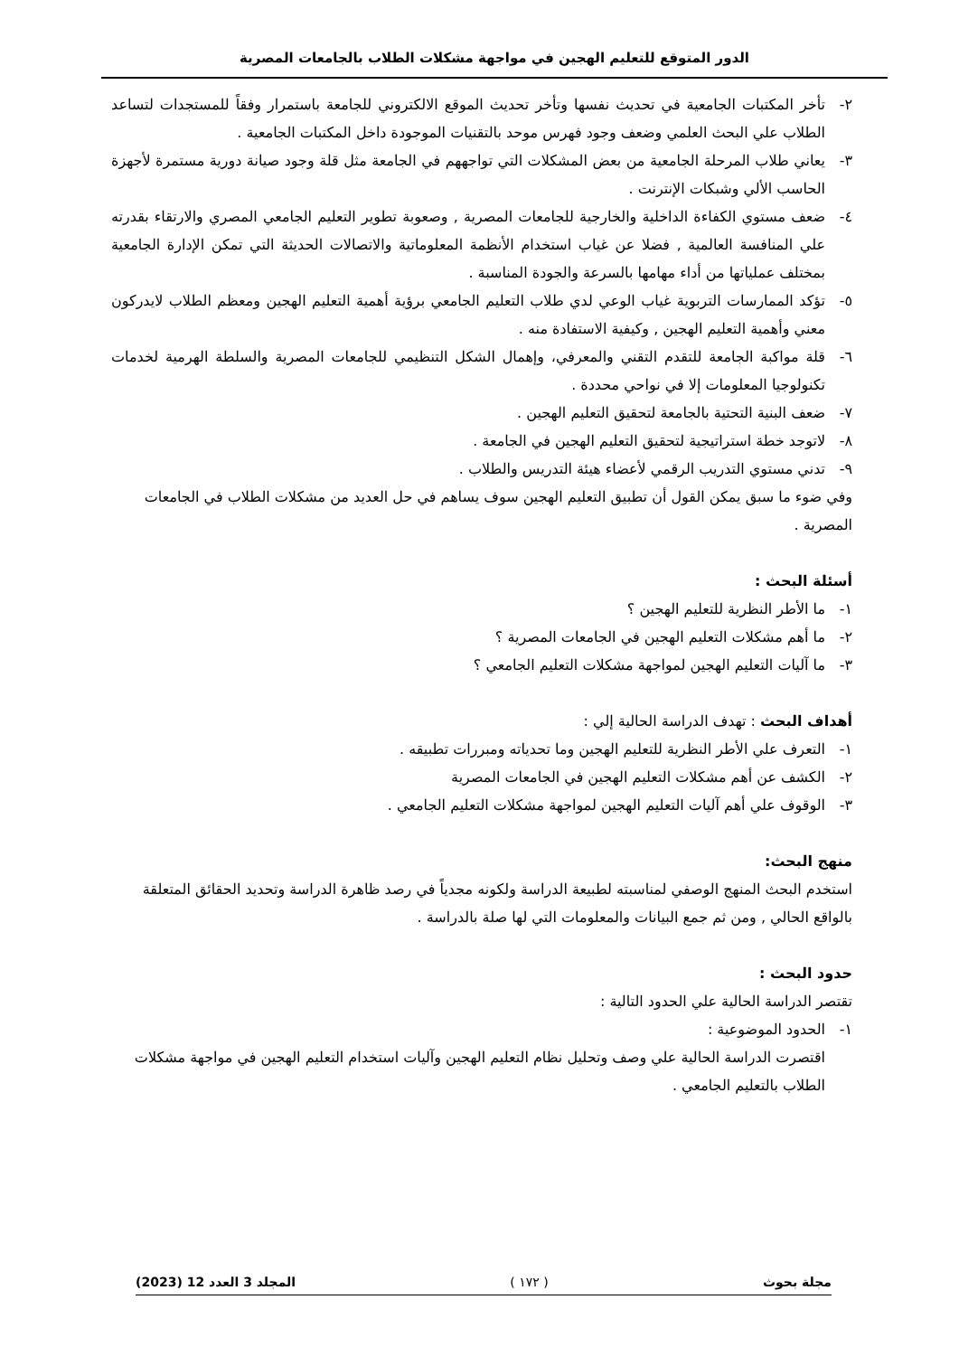الدور المتوقع للتعليم الهجين في مواجهة مشكلات الطلاب بالجامعات المصرية
٢- تأخر المكتبات الجامعية في تحديث نفسها وتأخر تحديث الموقع الالكتروني للجامعة باستمرار وفقاً للمستجدات لتساعد الطلاب علي البحث العلمي وضعف وجود فهرس موحد بالتقنيات الموجودة داخل المكتبات الجامعية .
٣- يعاني طلاب المرحلة الجامعية من بعض المشكلات التي تواجههم في الجامعة مثل قلة وجود صيانة دورية مستمرة لأجهزة الحاسب الألي وشبكات الإنترنت .
٤- ضعف مستوي الكفاءة الداخلية والخارجية للجامعات المصرية , وصعوبة تطوير التعليم الجامعي المصري والارتقاء بقدرته علي المنافسة العالمية , فضلا عن غياب استخدام الأنظمة المعلوماتية والاتصالات الحديثة التي تمكن الإدارة الجامعية بمختلف عملياتها من أداء مهامها بالسرعة والجودة المناسبة .
٥- تؤكد الممارسات التربوية غياب الوعي لدي طلاب التعليم الجامعي برؤية أهمية التعليم الهجين ومعظم الطلاب لايدركون معني وأهمية التعليم الهجين , وكيفية الاستفادة منه .
٦- قلة مواكبة الجامعة للتقدم التقني والمعرفي، وإهمال الشكل التنظيمي للجامعات المصرية والسلطة الهرمية لخدمات تكنولوجيا المعلومات إلا في نواحي محددة .
٧- ضعف البنية التحتية بالجامعة لتحقيق التعليم الهجين .
٨- لاتوجد خطة استراتيجية لتحقيق التعليم الهجين في الجامعة .
٩- تدني مستوي التدريب الرقمي لأعضاء هيئة التدريس والطلاب .
وفي ضوء ما سبق يمكن القول أن تطبيق التعليم الهجين سوف يساهم في حل العديد من مشكلات الطلاب في الجامعات المصرية .
أسئلة البحث :
١- ما الأطر النظرية للتعليم الهجين ؟
٢- ما أهم مشكلات التعليم الهجين في الجامعات المصرية ؟
٣- ما آليات التعليم الهجين لمواجهة مشكلات التعليم الجامعي ؟
أهداف البحث : تهدف الدراسة الحالية إلي :
١- التعرف علي الأطر النظرية للتعليم الهجين وما تحدياته ومبررات تطبيقه .
٢- الكشف عن أهم مشكلات التعليم الهجين في الجامعات المصرية
٣- الوقوف علي أهم آليات التعليم الهجين لمواجهة مشكلات التعليم الجامعي .
منهج البحث:
استخدم البحث المنهج الوصفي لمناسبته لطبيعة الدراسة ولكونه مجدياً في رصد ظاهرة الدراسة وتحديد الحقائق المتعلقة بالواقع الحالي , ومن ثم جمع البيانات والمعلومات التي لها صلة بالدراسة .
حدود البحث :
تقتصر الدراسة الحالية علي الحدود التالية :
١- الحدود الموضوعية :
اقتصرت الدراسة الحالية علي وصف وتحليل نظام التعليم الهجين وآليات استخدام التعليم الهجين في مواجهة مشكلات الطلاب بالتعليم الجامعي .
مجلة بحوث ( ١٧٢ ) المجلد 3 العدد 12 (2023)